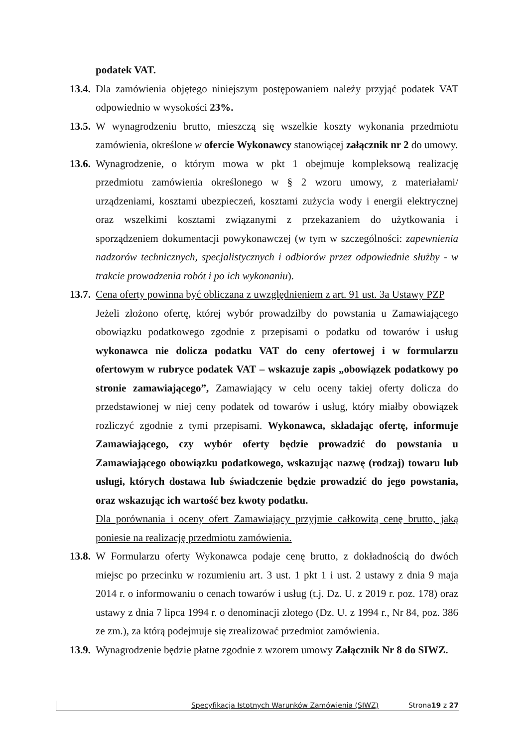podatek VAT.
13.4.
Dla zamówienia objętego niniejszym postępowaniem należy przyjąć podatek VAT odpowiednio w wysokości 23%.
13.5.
W wynagrodzeniu brutto, mieszczą się wszelkie koszty wykonania przedmiotu zamówienia, określone w ofercie Wykonawcy stanowiącej załącznik nr 2 do umowy.
13.6.
Wynagrodzenie, o którym mowa w pkt 1 obejmuje kompleksową realizację przedmiotu zamówienia określonego w § 2 wzoru umowy, z materiałami/ urządzeniami, kosztami ubezpieczeń, kosztami zużycia wody i energii elektrycznej oraz wszelkimi kosztami związanymi z przekazaniem do użytkowania i sporządzeniem dokumentacji powykonawczej (w tym w szczególności: zapewnienia nadzorów technicznych, specjalistycznych i odbiorów przez odpowiednie służby - w trakcie prowadzenia robót i po ich wykonaniu).
13.7.
Cena oferty powinna być obliczana z uwzględnieniem z art. 91 ust. 3a Ustawy PZP
Jeżeli złożono ofertę, której wybór prowadziłby do powstania u Zamawiającego obowiązku podatkowego zgodnie z przepisami o podatku od towarów i usług wykonawca nie dolicza podatku VAT do ceny ofertowej i w formularzu ofertowym w rubryce podatek VAT – wskazuje zapis „obowiązek podatkowy po stronie zamawiającego”, Zamawiający w celu oceny takiej oferty dolicza do przedstawionej w niej ceny podatek od towarów i usług, który miałby obowiązek rozliczyć zgodnie z tymi przepisami. Wykonawca, składając ofertę, informuje Zamawiającego, czy wybór oferty będzie prowadzić do powstania u Zamawiającego obowiązku podatkowego, wskazując nazwę (rodzaj) towaru lub usługi, których dostawa lub świadczenie będzie prowadzić do jego powstania, oraz wskazując ich wartość bez kwoty podatku.
Dla porównania i oceny ofert Zamawiający przyjmie całkowitą cenę brutto, jaką poniesie na realizację przedmiotu zamówienia.
13.8.
W Formularzu oferty Wykonawca podaje cenę brutto, z dokładnością do dwóch miejsc po przecinku w rozumieniu art. 3 ust. 1 pkt 1 i ust. 2 ustawy z dnia 9 maja 2014 r. o informowaniu o cenach towarów i usług (t.j. Dz. U. z 2019 r. poz. 178) oraz ustawy z dnia 7 lipca 1994 r. o denominacji złotego (Dz. U. z 1994 r., Nr 84, poz. 386 ze zm.), za którą podejmuje się zrealizować przedmiot zamówienia.
13.9.
Wynagrodzenie będzie płatne zgodnie z wzorem umowy Załącznik Nr 8 do SIWZ.
Specyfikacja Istotnych Warunków Zamówienia (SIWZ) Strona 19 z 27